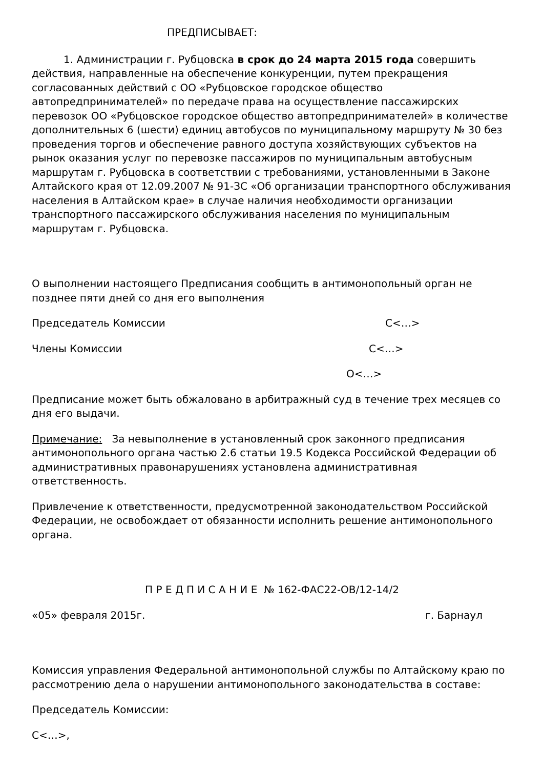ПРЕДПИСЫВАЕТ:
1. Администрации г. Рубцовска в срок до 24 марта 2015 года совершить действия, направленные на обеспечение конкуренции, путем прекращения согласованных действий с ОО «Рубцовское городское общество автопредпринимателей» по передаче права на осуществление пассажирских перевозок ОО «Рубцовское городское общество автопредпринимателей» в количестве дополнительных 6 (шести) единиц автобусов по муниципальному маршруту № 30 без проведения торгов и обеспечение равного доступа хозяйствующих субъектов на рынок оказания услуг по перевозке пассажиров по муниципальным автобусным маршрутам г. Рубцовска в соответствии с требованиями, установленными в Законе Алтайского края от 12.09.2007 № 91-ЗС «Об организации транспортного обслуживания населения в Алтайском крае» в случае наличия необходимости организации транспортного пассажирского обслуживания населения по муниципальным маршрутам г. Рубцовска.
О выполнении настоящего Предписания сообщить в антимонопольный орган не позднее пяти дней со дня его выполнения
Председатель Комиссии С<…>
Члены Комиссии С<…>
О<…>
Предписание может быть обжаловано в арбитражный суд в течение трех месяцев со дня его выдачи.
Примечание: За невыполнение в установленный срок законного предписания антимонопольного органа частью 2.6 статьи 19.5 Кодекса Российской Федерации об административных правонарушениях установлена административная ответственность.
Привлечение к ответственности, предусмотренной законодательством Российской Федерации, не освобождает от обязанности исполнить решение антимонопольного органа.
П Р Е Д П И С А Н И Е № 162-ФАС22-ОВ/12-14/2
«05» февраля 2015г. г. Барнаул
Комиссия управления Федеральной антимонопольной службы по Алтайскому краю по рассмотрению дела о нарушении антимонопольного законодательства в составе:
Председатель Комиссии:
С<…>,